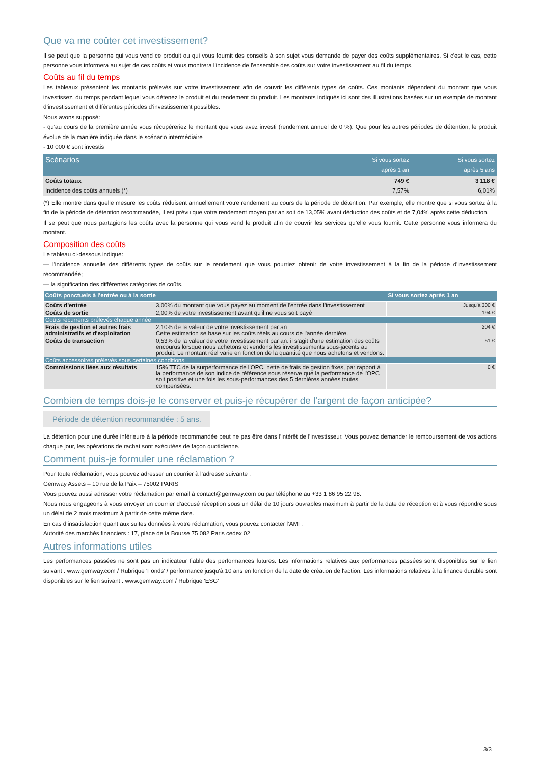Que va me coûter cet investissement?
Il se peut que la personne qui vous vend ce produit ou qui vous fournit des conseils à son sujet vous demande de payer des coûts supplémentaires. Si c'est le cas, cette personne vous informera au sujet de ces coûts et vous montrera l'incidence de l'ensemble des coûts sur votre investissement au fil du temps.
Coûts au fil du temps
Les tableaux présentent les montants prélevés sur votre investissement afin de couvrir les différents types de coûts. Ces montants dépendent du montant que vous investissez, du temps pendant lequel vous détenez le produit et du rendement du produit. Les montants indiqués ici sont des illustrations basées sur un exemple de montant d’investissement et différentes périodes d’investissement possibles.
Nous avons supposé:
- qu'au cours de la première année vous récupéreriez le montant que vous avez investi (rendement annuel de 0 %). Que pour les autres périodes de détention, le produit évolue de la manière indiquée dans le scénario intermédiaire
- 10 000 € sont investis
| Scénarios | Si vous sortez après 1 an | Si vous sortez après 5 ans |
| --- | --- | --- |
| Coûts totaux | 749 € | 3 118 € |
| Incidence des coûts annuels (*) | 7,57% | 6,01% |
(*) Elle montre dans quelle mesure les coûts réduisent annuellement votre rendement au cours de la période de détention. Par exemple, elle montre que si vous sortez à la fin de la période de détention recommandée, il est prévu que votre rendement moyen par an soit de 13,05% avant déduction des coûts et de 7,04% après cette déduction.
Il se peut que nous partagions les coûts avec la personne qui vous vend le produit afin de couvrir les services qu’elle vous fournit. Cette personne vous informera du montant.
Composition des coûts
Le tableau ci-dessous indique:
— l'incidence annuelle des différents types de coûts sur le rendement que vous pourriez obtenir de votre investissement à la fin de la période d'investissement recommandée;
— la signification des différentes catégories de coûts.
| Coûts ponctuels à l'entrée ou à la sortie | | Si vous sortez après 1 an |
| --- | --- | --- |
| Coûts d'entrée | 3,00% du montant que vous payez au moment de l'entrée dans l'investissement | Jusqu'à 300 € |
| Coûts de sortie | 2,00% de votre investissement avant qu'il ne vous soit payé | 194 € |
| Coûts récurrents prélevés chaque année | | |
| Frais de gestion et autres frais administratifs et d'exploitation | 2,10% de la valeur de votre investissement par an Cette estimation se base sur les coûts réels au cours de l'année dernière. | 204 € |
| Coûts de transaction | 0,53% de la valeur de votre investissement par an. il s'agit d'une estimation des coûts encourus lorsque nous achetons et vendons les investissements sous-jacents au produit. Le montant réel varie en fonction de la quantité que nous achetons et vendons. | 51 € |
| Coûts accessoires prélevés sous certaines conditions | | |
| Commissions liées aux résultats | 15% TTC de la surperformance de l'OPC, nette de frais de gestion fixes, par rapport à la performance de son indice de référence sous réserve que la performance de l'OPC soit positive et une fois les sous-performances des 5 dernières années toutes compensées. | 0 € |
Combien de temps dois-je le conserver et puis-je récupérer de l'argent de façon anticipée?
Période de détention recommandée : 5 ans.
La détention pour une durée inférieure à la période recommandée peut ne pas être dans l'intérêt de l'investisseur. Vous pouvez demander le remboursement de vos actions chaque jour, les opérations de rachat sont exécutées de façon quotidienne.
Comment puis-je formuler une réclamation ?
Pour toute réclamation, vous pouvez adresser un courrier à l’adresse suivante :
Gemway Assets – 10 rue de la Paix – 75002 PARIS
Vous pouvez aussi adresser votre réclamation par email à contact@gemway.com ou par téléphone au +33 1 86 95 22 98.
Nous nous engageons à vous envoyer un courrier d’accusé réception sous un délai de 10 jours ouvrables maximum à partir de la date de réception et à vous répondre sous un délai de 2 mois maximum à partir de cette même date.
En cas d’insatisfaction quant aux suites données à votre réclamation, vous pouvez contacter l’AMF.
Autorité des marchés financiers : 17, place de la Bourse 75 082 Paris cedex 02
Autres informations utiles
Les performances passées ne sont pas un indicateur fiable des performances futures. Les informations relatives aux performances passées sont disponibles sur le lien suivant : www.gemway.com / Rubrique 'Fonds' / performance jusqu'à 10 ans en fonction de la date de création de l'action. Les informations relatives à la finance durable sont disponibles sur le lien suivant : www.gemway.com / Rubrique 'ESG'
3/3